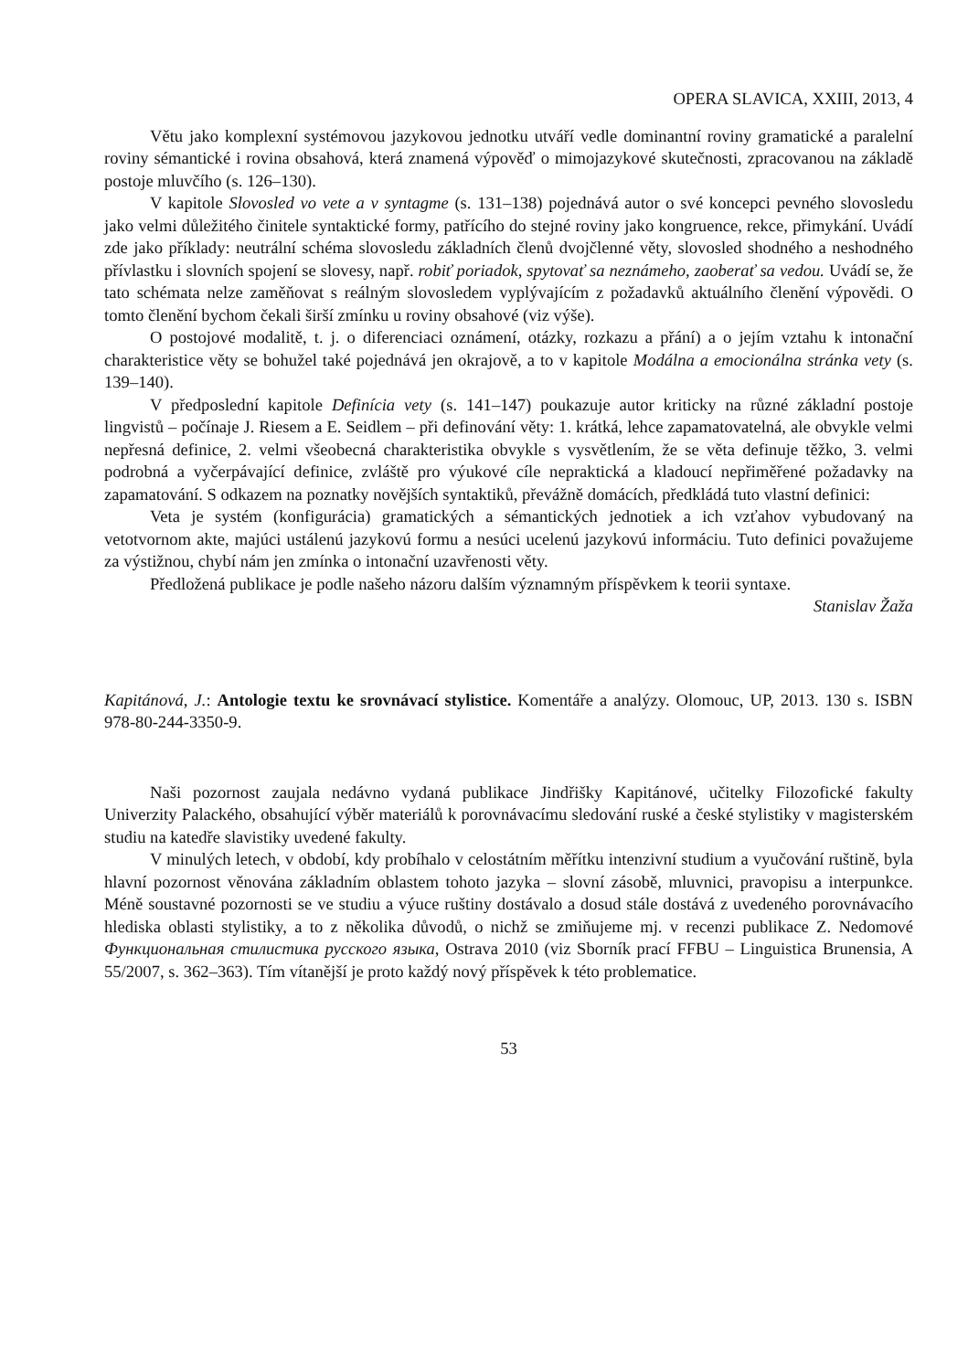OPERA SLAVICA, XXIII, 2013, 4
Větu jako komplexní systémovou jazykovou jednotku utváří vedle dominantní roviny gramatické a paralelní roviny sémantické i rovina obsahová, která znamená výpověď o mimojazykové skutečnosti, zpracovanou na základě postoje mluvčího (s. 126–130).
V kapitole Slovosled vo vete a v syntagme (s. 131–138) pojednává autor o své koncepci pevného slovosledu jako velmi důležitého činitele syntaktické formy, patřícího do stejné roviny jako kongruence, rekce, přimykání. Uvádí zde jako příklady: neutrální schéma slovosledu základních členů dvojčlenné věty, slovosled shodného a neshodného přívlastku i slovních spojení se slovesy, např. robiť poriadok, spytovať sa neznámeho, zaoberať sa vedou. Uvádí se, že tato schémata nelze zaměňovat s reálným slovosledem vyplývajícím z požadavků aktuálního členění výpovědi. O tomto členění bychom čekali širší zmínku u roviny obsahové (viz výše).
O postojové modalitě, t. j. o diferenciaci oznámení, otázky, rozkazu a přání) a o jejím vztahu k intonační charakteristice věty se bohužel také pojednává jen okrajově, a to v kapitole Modálna a emocionálna stránka vety (s. 139–140).
V předposlední kapitole Definícia vety (s. 141–147) poukazuje autor kriticky na různé základní postoje lingvistů – počínaje J. Riesem a E. Seidlem – při definování věty: 1. krátká, lehce zapamatovatelná, ale obvykle velmi nepřesná definice, 2. velmi všeobecná charakteristika obvykle s vysvětlením, že se věta definuje těžko, 3. velmi podrobná a vyčerpávající definice, zvláště pro výukové cíle nepraktická a kladoucí nepřiměřené požadavky na zapamatování. S odkazem na poznatky novějších syntaktiků, převážně domácích, předkládá tuto vlastní definici:
Veta je systém (konfigurácia) gramatických a sémantických jednotiek a ich vzťahov vybudovaný na vetotvornom akte, majúci ustálenú jazykovú formu a nesúci ucelenú jazykovú informáciu. Tuto definici považujeme za výstižnou, chybí nám jen zmínka o intonační uzavřenosti věty.
Předložená publikace je podle našeho názoru dalším významným příspěvkem k teorii syntaxe.
Stanislav Žaža
Kapitánová, J.: Antologie textu ke srovnávací stylistice. Komentáře a analýzy. Olomouc, UP, 2013. 130 s. ISBN 978-80-244-3350-9.
Naši pozornost zaujala nedávno vydaná publikace Jindřišky Kapitánové, učitelky Filozofické fakulty Univerzity Palackého, obsahující výběr materiálů k porovnávacímu sledování ruské a české stylistiky v magisterském studiu na katedře slavistiky uvedené fakulty.
V minulých letech, v období, kdy probíhalo v celostátním měřítku intenzivní studium a vyučování ruštině, byla hlavní pozornost věnována základním oblastem tohoto jazyka – slovní zásobě, mluvnici, pravopisu a interpunkce. Méně soustavné pozornosti se ve studiu a výuce ruštiny dostávalo a dosud stále dostává z uvedeného porovnávacího hlediska oblasti stylistiky, a to z několika důvodů, o nichž se zmiňujeme mj. v recenzi publikace Z. Nedomové Функциональная стилистика русского языка, Ostrava 2010 (viz Sborník prací FFBU – Linguistica Brunensia, A 55/2007, s. 362–363). Tím vítanější je proto každý nový příspěvek k této problematice.
53